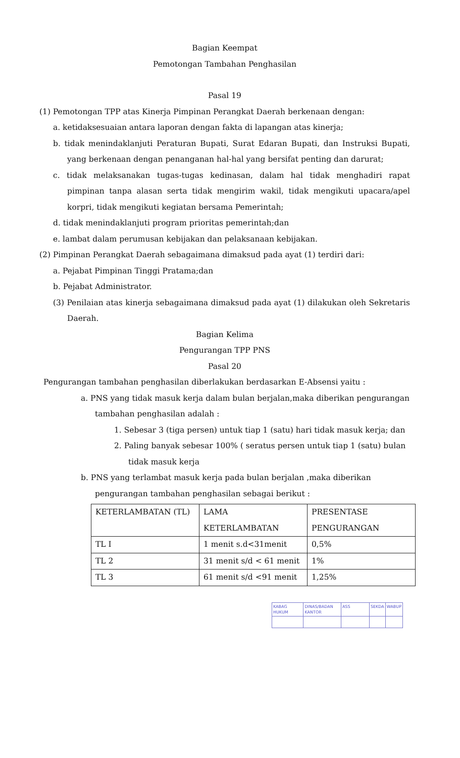Bagian Keempat
Pemotongan Tambahan Penghasilan
Pasal 19
(1) Pemotongan TPP atas Kinerja Pimpinan Perangkat Daerah berkenaan dengan:
a. ketidaksesuaian antara laporan dengan fakta di lapangan atas kinerja;
b. tidak menindaklanjuti Peraturan Bupati, Surat Edaran Bupati, dan Instruksi Bupati, yang berkenaan dengan penanganan hal-hal yang bersifat penting dan darurat;
c. tidak melaksanakan tugas-tugas kedinasan, dalam hal tidak menghadiri rapat pimpinan tanpa alasan serta tidak mengirim wakil, tidak mengikuti upacara/apel korpri, tidak mengikuti kegiatan bersama Pemerintah;
d. tidak menindaklanjuti program prioritas pemerintah;dan
e. lambat dalam perumusan kebijakan dan pelaksanaan kebijakan.
(2) Pimpinan Perangkat Daerah sebagaimana dimaksud pada ayat (1) terdiri dari:
a. Pejabat Pimpinan Tinggi Pratama;dan
b. Pejabat Administrator.
(3) Penilaian atas kinerja sebagaimana dimaksud pada ayat (1) dilakukan oleh Sekretaris Daerah.
Bagian Kelima
Pengurangan TPP PNS
Pasal 20
Pengurangan tambahan penghasilan diberlakukan berdasarkan E-Absensi yaitu :
a. PNS yang tidak masuk kerja dalam bulan berjalan,maka diberikan pengurangan tambahan penghasilan adalah :
1. Sebesar 3 (tiga persen) untuk tiap 1 (satu) hari tidak masuk kerja; dan
2. Paling banyak sebesar 100% ( seratus persen untuk tiap 1 (satu) bulan tidak masuk kerja
b. PNS yang terlambat masuk kerja pada bulan berjalan ,maka diberikan pengurangan tambahan penghasilan sebagai berikut :
| KETERLAMBATAN (TL) | LAMA KETERLAMBATAN | PRESENTASE PENGURANGAN |
| TL I | 1 menit s.d<31menit | 0,5% |
| TL 2 | 31 menit s/d < 61 menit | 1% |
| TL 3 | 61 menit s/d <91 menit | 1,25% |
| KABAG HUKUM | DINAS/BADAN KANTOR | ASS | SEKDA | WABUP |